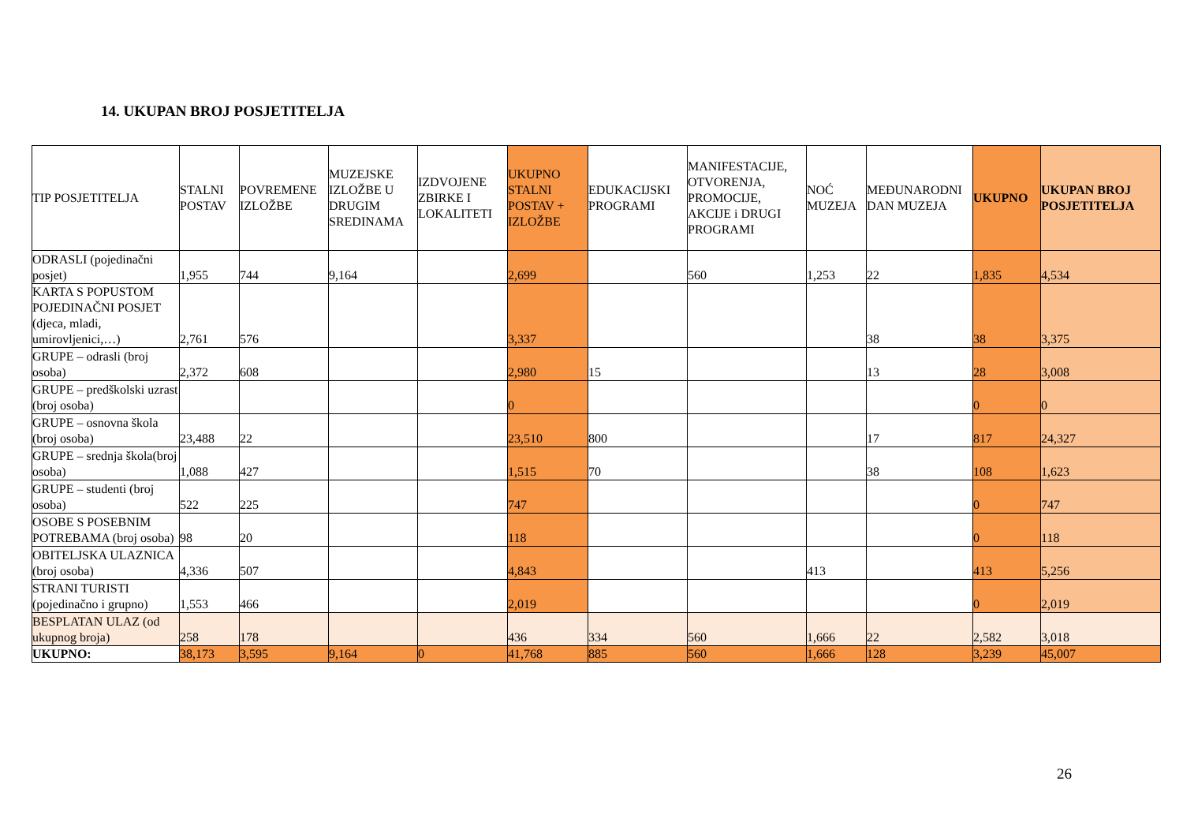14. UKUPAN BROJ POSJETITELJA
| TIP POSJETITELJA | STALNI POSTAV | POVREMENE IZLOŽBE | MUZEJSKE IZLOŽBE U DRUGIM SREDINAMA | IZDVOJENE ZBIRKE I LOKALITETI | UKUPNO STALNI POSTAV + IZLOŽBE | EDUKACIJSKI PROGRAMI | MANIFESTACIJE, OTVORENJA, PROMOCIJE, AKCIJE i DRUGI PROGRAMI | NOĆ MUZEJA | MEĐUNARODNI DAN MUZEJA | UKUPNO | UKUPAN BROJ POSJETITELJA |
| --- | --- | --- | --- | --- | --- | --- | --- | --- | --- | --- | --- |
| ODRASLI (pojedinačni posjet) | 1,955 | 744 | 9,164 | | 2,699 | | 560 | 1,253 | 22 | 1,835 | 4,534 |
| KARTA S POPUSTOM POJEDINAČNI POSJET (djeca, mladi, umirovljenici,…) | 2,761 | 576 | | | 3,337 | | | | 38 | 38 | 3,375 |
| GRUPE – odrasli (broj osoba) | 2,372 | 608 | | | 2,980 | 15 | | | 13 | 28 | 3,008 |
| GRUPE – predškolski uzrast (broj osoba) | | | | | 0 | | | | | 0 | 0 |
| GRUPE – osnovna škola (broj osoba) | 23,488 | 22 | | | 23,510 | 800 | | | 17 | 817 | 24,327 |
| GRUPE – srednja škola(broj osoba) | 1,088 | 427 | | | 1,515 | 70 | | | 38 | 108 | 1,623 |
| GRUPE – studenti (broj osoba) | 522 | 225 | | | 747 | | | | | 0 | 747 |
| OSOBE S POSEBNIM POTREBAMA (broj osoba) | 98 | 20 | | | 118 | | | | | 0 | 118 |
| OBITELJSKA ULAZNICA (broj osoba) | 4,336 | 507 | | | 4,843 | | | 413 | | 413 | 5,256 |
| STRANI TURISTI (pojedinačno i grupno) | 1,553 | 466 | | | 2,019 | | | | | 0 | 2,019 |
| BESPLATAN ULAZ (od ukupnog broja) | 258 | 178 | | | 436 | 334 | 560 | 1,666 | 22 | 2,582 | 3,018 |
| UKUPNO: | 38,173 | 3,595 | 9,164 | 0 | 41,768 | 885 | 560 | 1,666 | 128 | 3,239 | 45,007 |
26